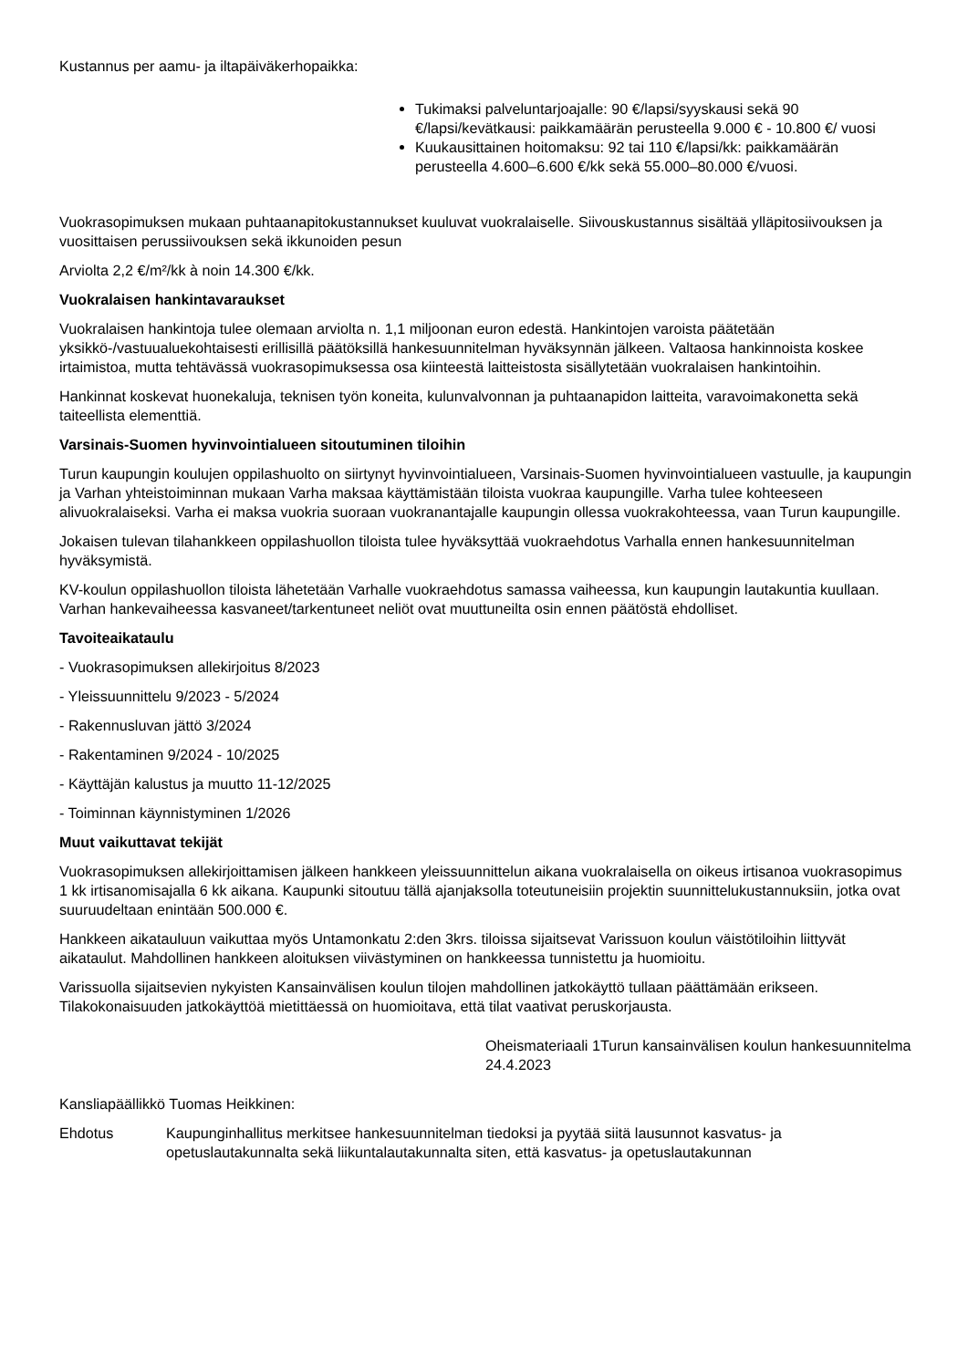Kustannus per aamu- ja iltapäiväkerhopaikka:
Tukimaksi palveluntarjoajalle: 90 €/lapsi/syyskausi sekä 90 €/lapsi/kevätkausi: paikkamäärän perusteella 9.000 € - 10.800 €/ vuosi
Kuukausittainen hoitomaksu: 92 tai 110 €/lapsi/kk: paikkamäärän perusteella 4.600–6.600 €/kk sekä 55.000–80.000 €/vuosi.
Vuokrasopimuksen mukaan puhtaanapitokustannukset kuuluvat vuokralaiselle. Siivouskustannus sisältää ylläpitosiivouksen ja vuosittaisen perussiivouksen sekä ikkunoiden pesun
Arviolta 2,2 €/m²/kk à noin 14.300 €/kk.
Vuokralaisen hankintavaraukset
Vuokralaisen hankintoja tulee olemaan arviolta n. 1,1 miljoonan euron edestä. Hankintojen varoista päätetään yksikkö-/vastuualuekohtaisesti erillisillä päätöksillä hankesuunnitelman hyväksynnän jälkeen. Valtaosa hankinnoista koskee irtaimistoa, mutta tehtävässä vuokrasopimuksessa osa kiinteestä laitteistosta sisällytetään vuokralaisen hankintoihin.
Hankinnat koskevat huonekaluja, teknisen työn koneita, kulunvalvonnan ja puhtaanapidon laitteita, varavoimakonetta sekä taiteellista elementtiä.
Varsinais-Suomen hyvinvointialueen sitoutuminen tiloihin
Turun kaupungin koulujen oppilashuolto on siirtynyt hyvinvointialueen, Varsinais-Suomen hyvinvointialueen vastuulle, ja kaupungin ja Varhan yhteistoiminnan mukaan Varha maksaa käyttämistään tiloista vuokraa kaupungille. Varha tulee kohteeseen alivuokralaiseksi. Varha ei maksa vuokria suoraan vuokranantajalle kaupungin ollessa vuokrakohteessa, vaan Turun kaupungille.
Jokaisen tulevan tilahankkeen oppilashuollon tiloista tulee hyväksyttää vuokraehdotus Varhalla ennen hankesuunnitelman hyväksymistä.
KV-koulun oppilashuollon tiloista lähetetään Varhalle vuokraehdotus samassa vaiheessa, kun kaupungin lautakuntia kuullaan. Varhan hankevaiheessa kasvaneet/tarkentuneet neliöt ovat muuttuneilta osin ennen päätöstä ehdolliset.
Tavoiteaikataulu
- Vuokrasopimuksen allekirjoitus 8/2023
- Yleissuunnittelu 9/2023 - 5/2024
- Rakennusluvan jättö 3/2024
- Rakentaminen 9/2024 - 10/2025
- Käyttäjän kalustus ja muutto 11-12/2025
- Toiminnan käynnistyminen 1/2026
Muut vaikuttavat tekijät
Vuokrasopimuksen allekirjoittamisen jälkeen hankkeen yleissuunnittelun aikana vuokralaisella on oikeus irtisanoa vuokrasopimus 1 kk irtisanomisajalla 6 kk aikana. Kaupunki sitoutuu tällä ajanjaksolla toteutuneisiin projektin suunnittelukustannuksiin, jotka ovat suuruudeltaan enintään 500.000 €.
Hankkeen aikatauluun vaikuttaa myös Untamonkatu 2:den 3krs. tiloissa sijaitsevat Varissuon koulun väistötiloihin liittyvät aikataulut. Mahdollinen hankkeen aloituksen viivästyminen on hankkeessa tunnistettu ja huomioitu.
Varissuolla sijaitsevien nykyisten Kansainvälisen koulun tilojen mahdollinen jatkokäyttö tullaan päättämään erikseen. Tilakokonaisuuden jatkokäyttöä mietittäessä on huomioitava, että tilat vaativat peruskorjausta.
Oheismateriaali 1Turun kansainvälisen koulun hankesuunnitelma 24.4.2023
Kansliapäällikkö Tuomas Heikkinen:
Ehdotus Kaupunginhallitus merkitsee hankesuunnitelman tiedoksi ja pyytää siitä lausunnot kasvatus- ja opetuslautakunnalta sekä liikuntalautakunnalta siten, että kasvatus- ja opetuslautakunnan